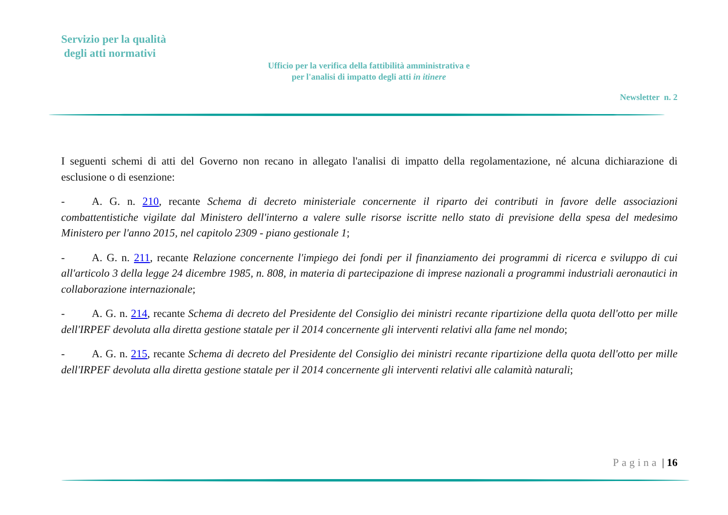Servizio per la qualità
degli atti normativi
Ufficio per la verifica della fattibilità amministrativa e
per l'analisi di impatto degli atti in itinere
Newsletter n. 2
I seguenti schemi di atti del Governo non recano in allegato l'analisi di impatto della regolamentazione, né alcuna dichiarazione di esclusione o di esenzione:
- A. G. n. 210, recante Schema di decreto ministeriale concernente il riparto dei contributi in favore delle associazioni combattentistiche vigilate dal Ministero dell'interno a valere sulle risorse iscritte nello stato di previsione della spesa del medesimo Ministero per l'anno 2015, nel capitolo 2309 - piano gestionale 1;
- A. G. n. 211, recante Relazione concernente l'impiego dei fondi per il finanziamento dei programmi di ricerca e sviluppo di cui all'articolo 3 della legge 24 dicembre 1985, n. 808, in materia di partecipazione di imprese nazionali a programmi industriali aeronautici in collaborazione internazionale;
- A. G. n. 214, recante Schema di decreto del Presidente del Consiglio dei ministri recante ripartizione della quota dell'otto per mille dell'IRPEF devoluta alla diretta gestione statale per il 2014 concernente gli interventi relativi alla fame nel mondo;
- A. G. n. 215, recante Schema di decreto del Presidente del Consiglio dei ministri recante ripartizione della quota dell'otto per mille dell'IRPEF devoluta alla diretta gestione statale per il 2014 concernente gli interventi relativi alle calamità naturali;
Pagina | 16